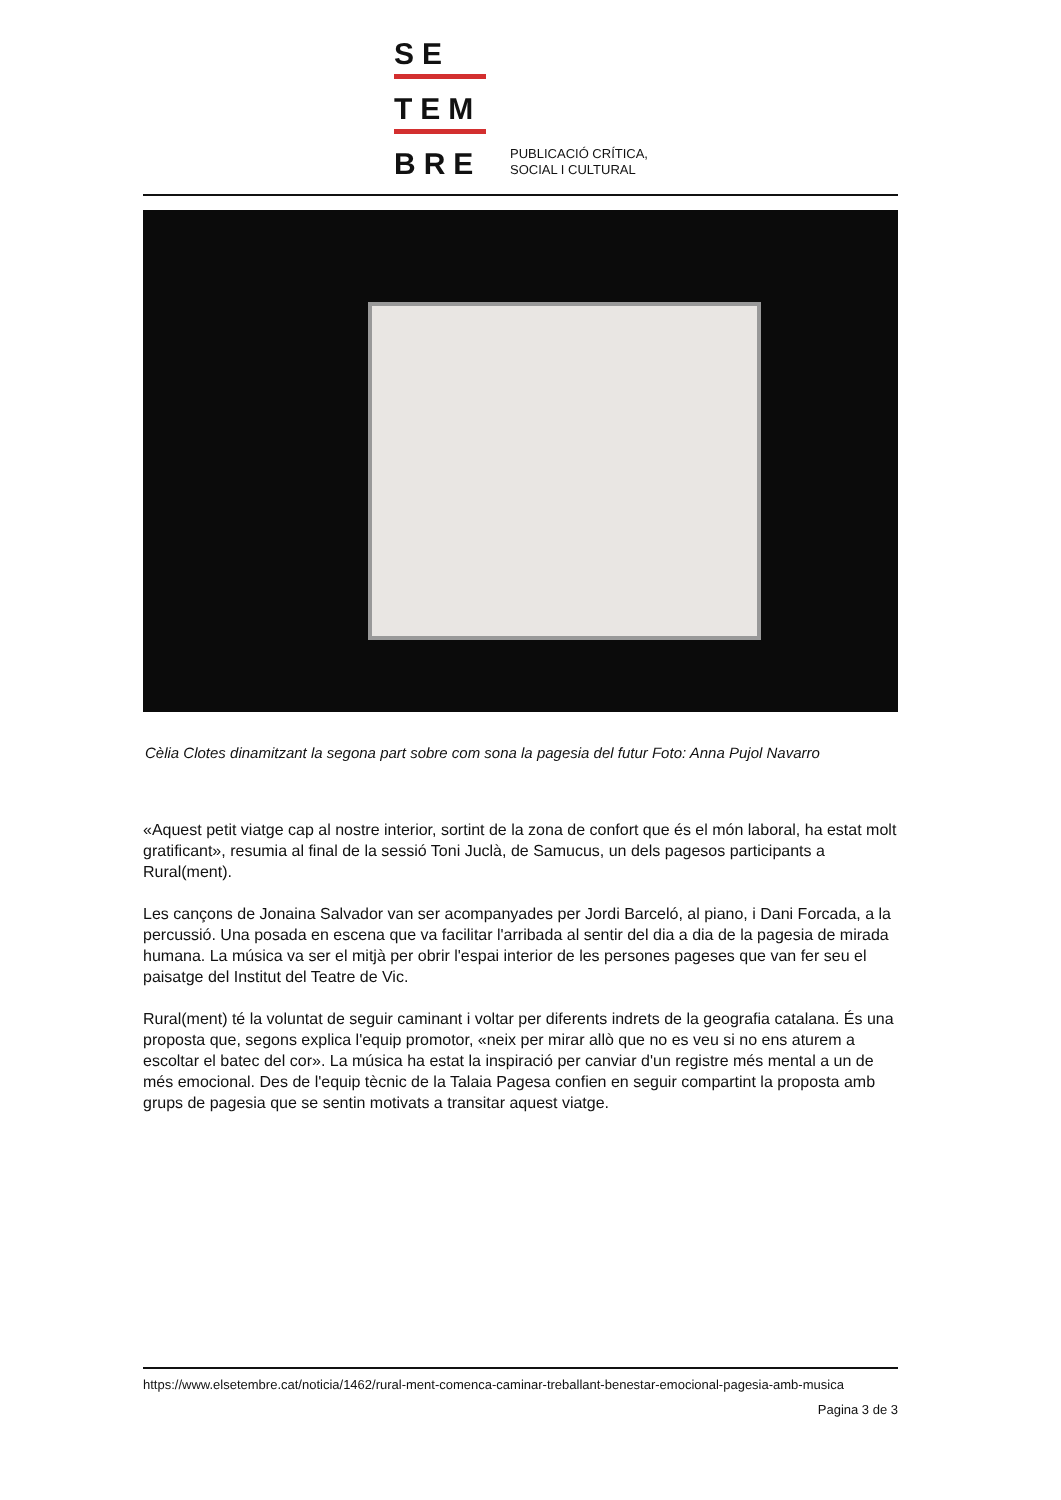SE
TEM
BRE
PUBLICACIÓ CRÍTICA,
SOCIAL I CULTURAL
Cèlia Clotes dinamitzant la segona part sobre com sona la pagesia del futur Foto: Anna Pujol Navarro
«Aquest petit viatge cap al nostre interior, sortint de la zona de confort que és el món laboral, ha estat molt gratificant», resumia al final de la sessió Toni Juclà, de Samucus, un dels pagesos participants a Rural(ment).
Les cançons de Jonaina Salvador van ser acompanyades per Jordi Barceló, al piano, i Dani Forcada, a la percussió. Una posada en escena que va facilitar l'arribada al sentir del dia a dia de la pagesia de mirada humana. La música va ser el mitjà per obrir l'espai interior de les persones pageses que van fer seu el paisatge del Institut del Teatre de Vic.
Rural(ment) té la voluntat de seguir caminant i voltar per diferents indrets de la geografia catalana. És una proposta que, segons explica l'equip promotor, «neix per mirar allò que no es veu si no ens aturem a escoltar el batec del cor». La música ha estat la inspiració per canviar d'un registre més mental a un de més emocional. Des de l'equip tècnic de la Talaia Pagesa confien en seguir compartint la proposta amb grups de pagesia que se sentin motivats a transitar aquest viatge.
https://www.elsetembre.cat/noticia/1462/rural-ment-comenca-caminar-treballant-benestar-emocional-pagesia-amb-musica
Pagina 3 de 3